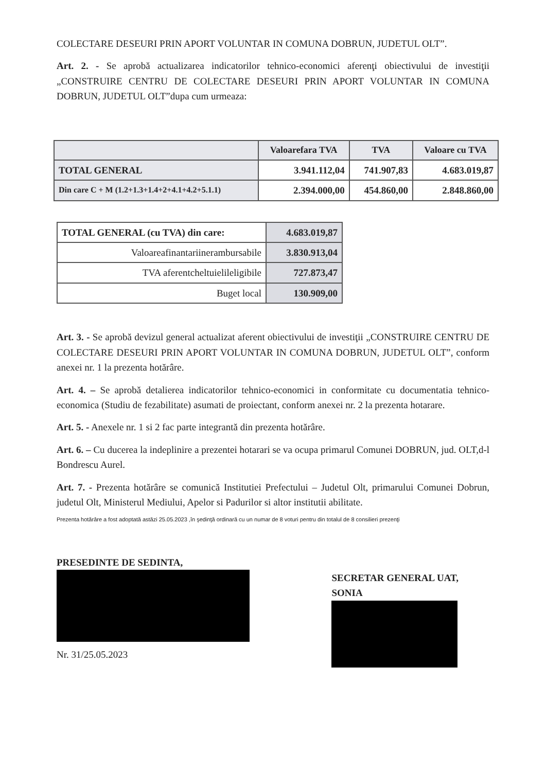COLECTARE DESEURI PRIN APORT VOLUNTAR IN COMUNA DOBRUN, JUDETUL OLT”.
Art. 2. - Se aprobă actualizarea indicatorilor tehnico-economici aferenţi obiectivului de investiţii „CONSTRUIRE CENTRU DE COLECTARE DESEURI PRIN APORT VOLUNTAR IN COMUNA DOBRUN, JUDETUL OLT”dupa cum urmeaza:
| | Valoarefara TVA | TVA | Valoare cu TVA |
| --- | --- | --- | --- |
| TOTAL GENERAL | 3.941.112,04 | 741.907,83 | 4.683.019,87 |
| Din care C + M (1.2+1.3+1.4+2+4.1+4.2+5.1.1) | 2.394.000,00 | 454.860,00 | 2.848.860,00 |
| TOTAL GENERAL (cu TVA) din care: | 4.683.019,87 |
| Valoareafinantariinerambursabile | 3.830.913,04 |
| TVA aferentcheltuielileligibile | 727.873,47 |
| Buget local | 130.909,00 |
Art. 3. - Se aprobă devizul general actualizat aferent obiectivului de investiţii „CONSTRUIRE CENTRU DE COLECTARE DESEURI PRIN APORT VOLUNTAR IN COMUNA DOBRUN, JUDETUL OLT”, conform anexei nr. 1 la prezenta hotărâre.
Art. 4. – Se aprobă detalierea indicatorilor tehnico-economici in conformitate cu documentatia tehnico-economica (Studiu de fezabilitate) asumati de proiectant, conform anexei nr. 2 la prezenta hotarare.
Art. 5. - Anexele nr. 1 si 2 fac parte integrantă din prezenta hotărâre.
Art. 6. – Cu ducerea la indeplinire a prezentei hotarari se va ocupa primarul Comunei DOBRUN, jud. OLT,d-l Bondrescu Aurel.
Art. 7. - Prezenta hotărâre se comunică Institutiei Prefectului – Judetul Olt, primarului Comunei Dobrun, judetul Olt, Ministerul Mediului, Apelor si Padurilor si altor institutii abilitate.
Prezenta hotărâre a fost adoptată astăzi 25.05.2023 ,în şedinţă ordinară cu un numar de 8 voturi pentru din totalul de 8 consilieri prezenţi
PRESEDINTE DE SEDINTA,
Nr. 31/25.05.2023
SECRETAR GENERAL UAT,
SONIA